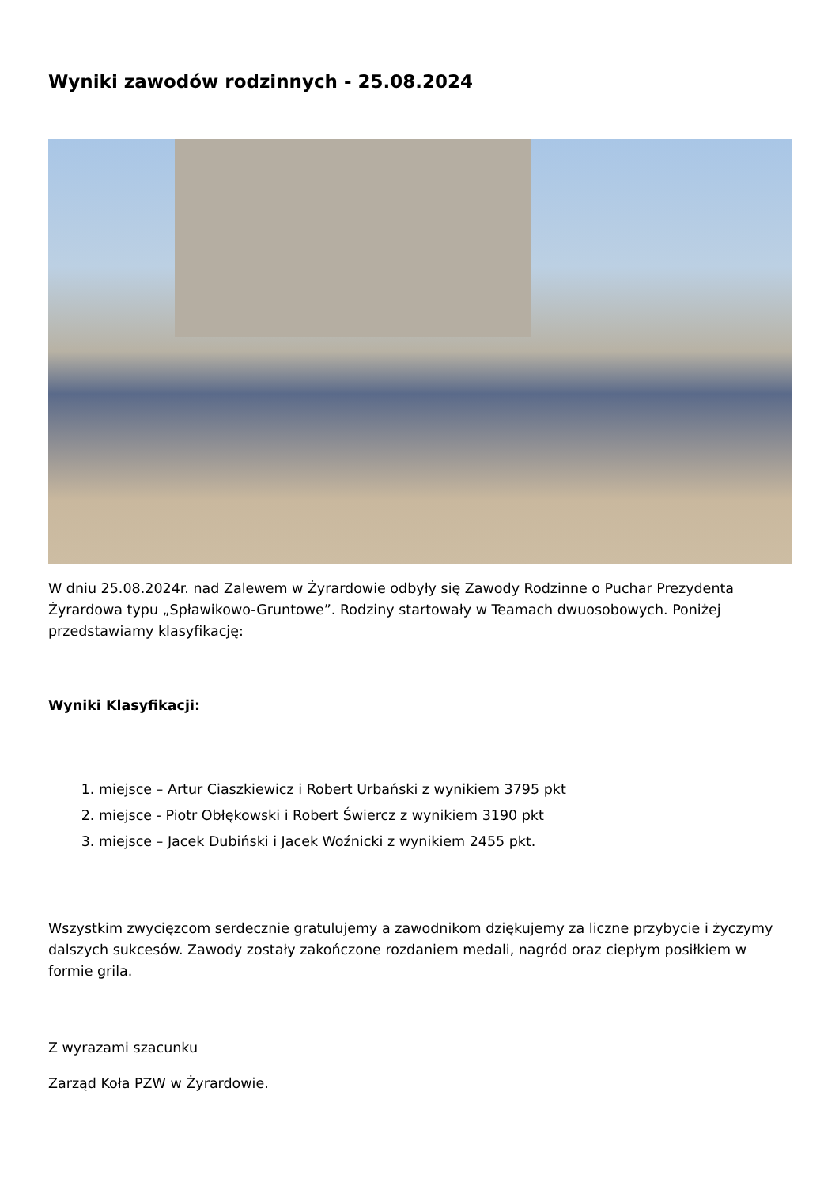Wyniki zawodów rodzinnych - 25.08.2024
W dniu 25.08.2024r. nad Zalewem w Żyrardowie odbyły się Zawody Rodzinne o Puchar Prezydenta Żyrardowa typu „Spławikowo-Gruntowe”. Rodziny startowały w Teamach dwuosobowych. Poniżej przedstawiamy klasyfikację:
Wyniki Klasyfikacji:
1. miejsce – Artur Ciaszkiewicz i Robert Urbański z wynikiem 3795 pkt
2. miejsce - Piotr Obłękowski i Robert Świercz z wynikiem 3190 pkt
3. miejsce – Jacek Dubiński i Jacek Woźnicki z wynikiem 2455 pkt.
Wszystkim zwycięzcom serdecznie gratulujemy a zawodnikom dziękujemy za liczne przybycie i życzymy dalszych sukcesów. Zawody zostały zakończone rozdaniem medali, nagród oraz ciepłym posiłkiem w formie grila.
Z wyrazami szacunku
Zarząd Koła PZW w Żyrardowie.